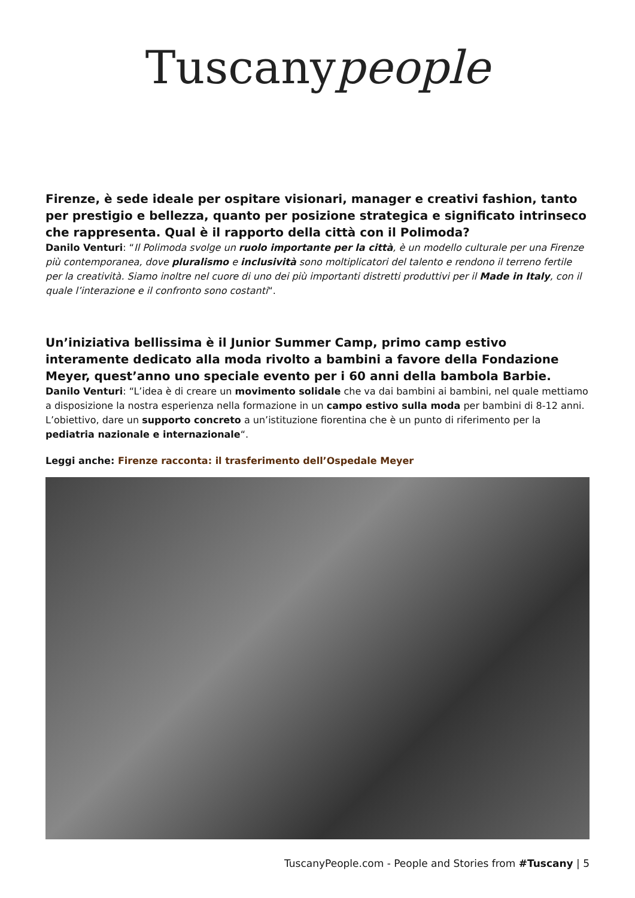Tuscanypeople
Firenze, è sede ideale per ospitare visionari, manager e creativi fashion, tanto per prestigio e bellezza, quanto per posizione strategica e significato intrinseco che rappresenta. Qual è il rapporto della città con il Polimoda?
Danilo Venturi: “Il Polimoda svolge un ruolo importante per la città, è un modello culturale per una Firenze più contemporanea, dove pluralismo e inclusività sono moltiplicatori del talento e rendono il terreno fertile per la creatività. Siamo inoltre nel cuore di uno dei più importanti distretti produttivi per il Made in Italy, con il quale l’interazione e il confronto sono costanti“.
Un’iniziativa bellissima è il Junior Summer Camp, primo camp estivo interamente dedicato alla moda rivolto a bambini a favore della Fondazione Meyer, quest’anno uno speciale evento per i 60 anni della bambola Barbie.
Danilo Venturi: “L’idea è di creare un movimento solidale che va dai bambini ai bambini, nel quale mettiamo a disposizione la nostra esperienza nella formazione in un campo estivo sulla moda per bambini di 8-12 anni. L’obiettivo, dare un supporto concreto a un’istituzione fiorentina che è un punto di riferimento per la pediatria nazionale e internazionale“.
Leggi anche: Firenze racconta: il trasferimento dell’Ospedale Meyer
TuscanyPeople.com - People and Stories from #Tuscany | 5